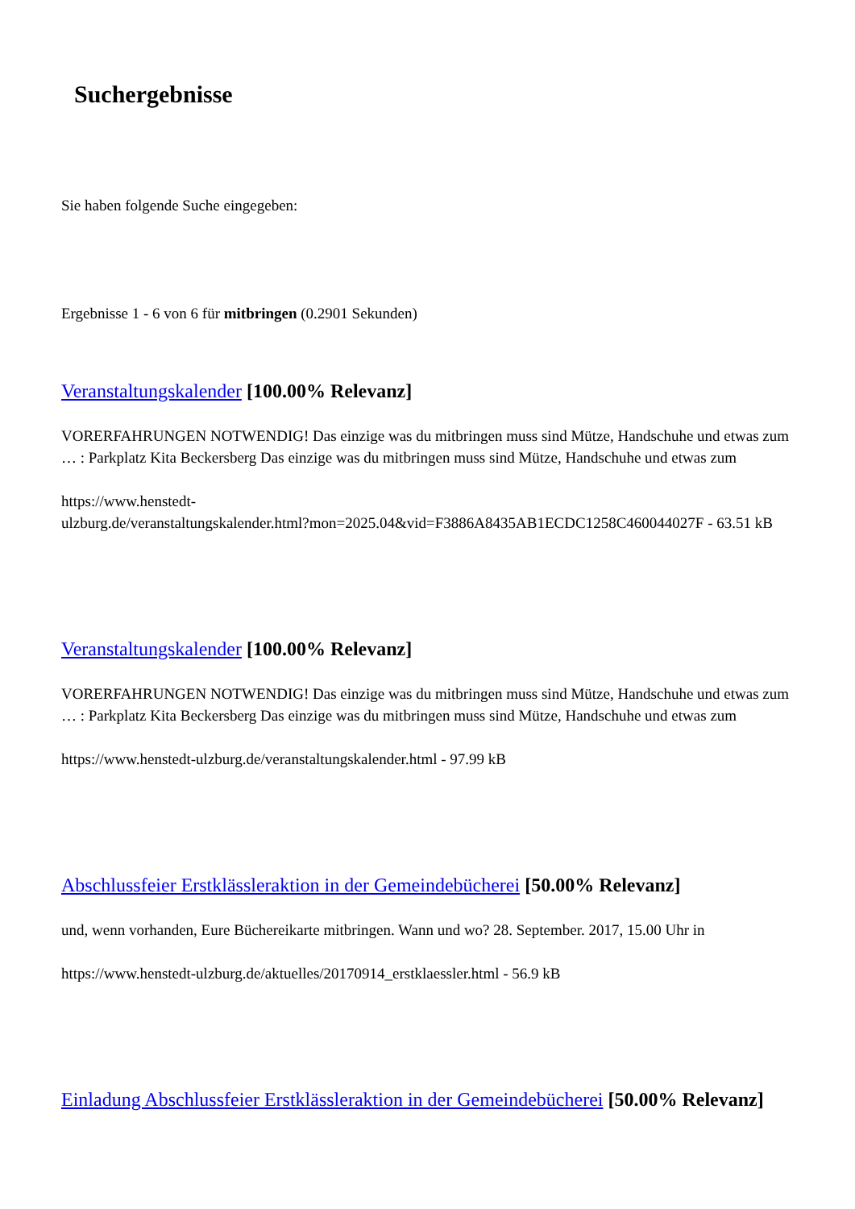Suchergebnisse
Sie haben folgende Suche eingegeben:
Ergebnisse 1 - 6 von 6 für mitbringen (0.2901 Sekunden)
Veranstaltungskalender [100.00% Relevanz]
VORERFAHRUNGEN NOTWENDIG! Das einzige was du mitbringen muss sind Mütze, Handschuhe und etwas zum … : Parkplatz Kita Beckersberg Das einzige was du mitbringen muss sind Mütze, Handschuhe und etwas zum
https://www.henstedt-
ulzburg.de/veranstaltungskalender.html?mon=2025.04&vid=F3886A8435AB1ECDC1258C460044027F - 63.51 kB
Veranstaltungskalender [100.00% Relevanz]
VORERFAHRUNGEN NOTWENDIG! Das einzige was du mitbringen muss sind Mütze, Handschuhe und etwas zum … : Parkplatz Kita Beckersberg Das einzige was du mitbringen muss sind Mütze, Handschuhe und etwas zum
https://www.henstedt-ulzburg.de/veranstaltungskalender.html - 97.99 kB
Abschlussfeier Erstklässleraktion in der Gemeindebücherei [50.00% Relevanz]
und, wenn vorhanden, Eure Büchereikarte mitbringen. Wann und wo? 28. September. 2017, 15.00 Uhr in
https://www.henstedt-ulzburg.de/aktuelles/20170914_erstklaessler.html - 56.9 kB
Einladung Abschlussfeier Erstklässleraktion in der Gemeindebücherei [50.00% Relevanz]